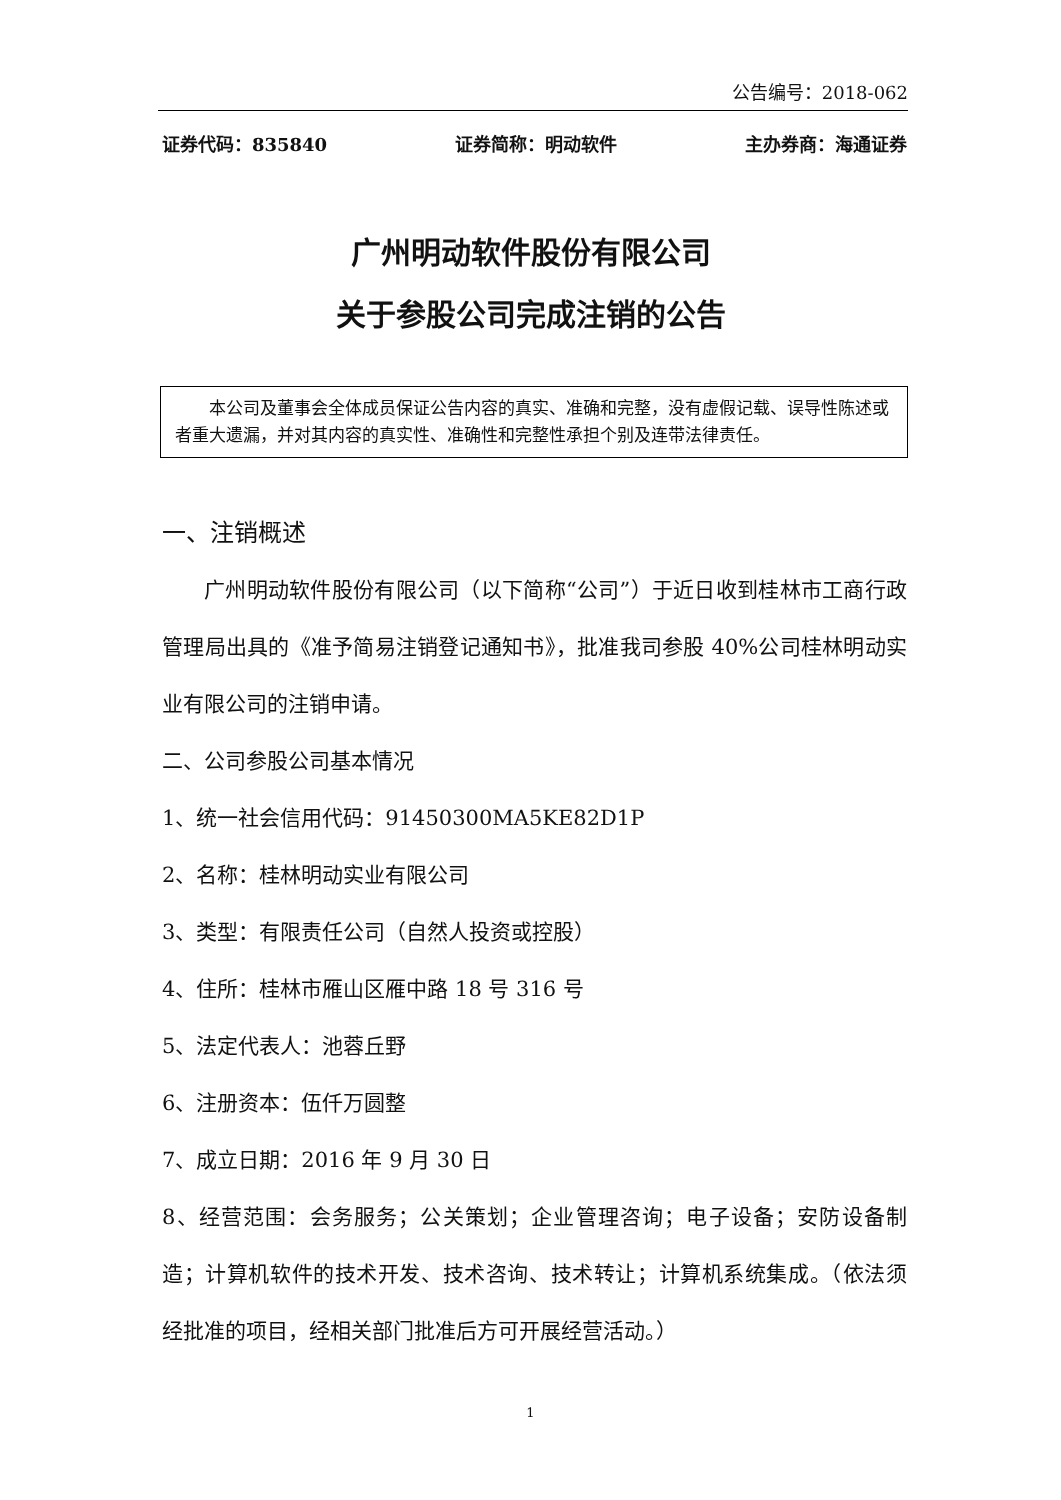公告编号：2018-062
证券代码：835840 证券简称：明动软件 主办券商：海通证券
广州明动软件股份有限公司
关于参股公司完成注销的公告
本公司及董事会全体成员保证公告内容的真实、准确和完整，没有虚假记载、误导性陈述或者重大遗漏，并对其内容的真实性、准确性和完整性承担个别及连带法律责任。
一、注销概述
广州明动软件股份有限公司（以下简称“公司”）于近日收到桂林市工商行政管理局出具的《准予简易注销登记通知书》，批准我司参股 40%公司桂林明动实业有限公司的注销申请。
二、公司参股公司基本情况
1、统一社会信用代码：91450300MA5KE82D1P
2、名称：桂林明动实业有限公司
3、类型：有限责任公司（自然人投资或控股）
4、住所：桂林市雁山区雁中路 18 号 316 号
5、法定代表人：池蓉丘野
6、注册资本：伍仟万圆整
7、成立日期：2016 年 9 月 30 日
8、经营范围：会务服务；公关策划；企业管理咨询；电子设备；安防设备制造；计算机软件的技术开发、技术咨询、技术转让；计算机系统集成。（依法须经批准的项目，经相关部门批准后方可开展经营活动。）
1